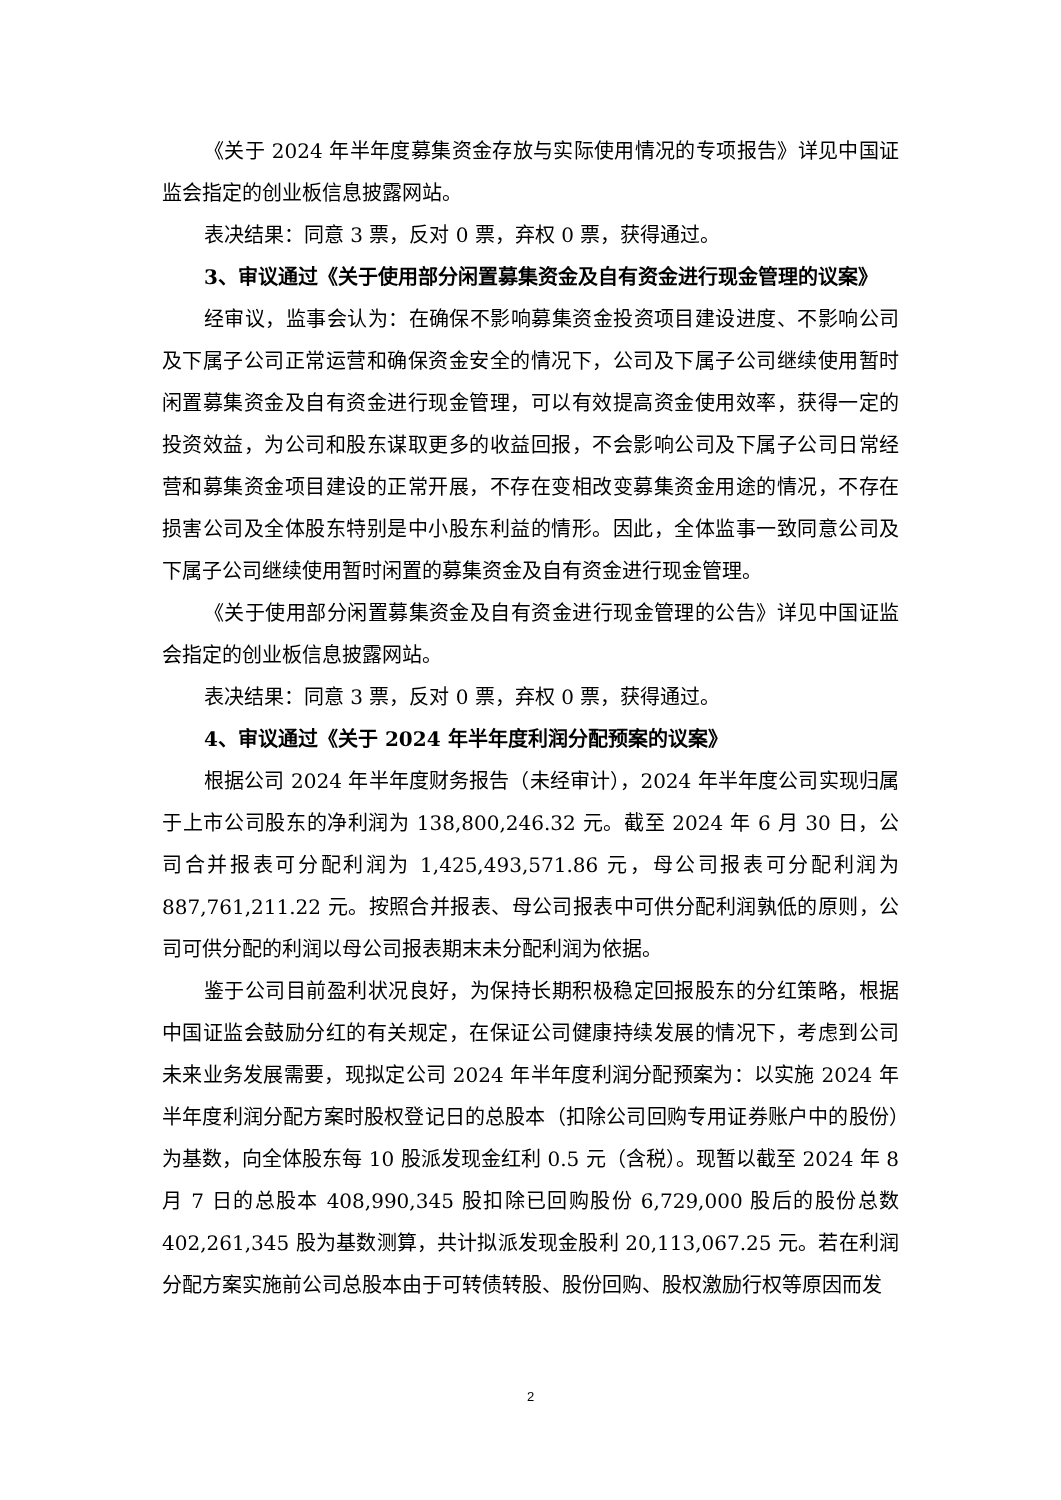《关于 2024 年半年度募集资金存放与实际使用情况的专项报告》详见中国证监会指定的创业板信息披露网站。
表决结果：同意 3 票，反对 0 票，弃权 0 票，获得通过。
3、审议通过《关于使用部分闲置募集资金及自有资金进行现金管理的议案》
经审议，监事会认为：在确保不影响募集资金投资项目建设进度、不影响公司及下属子公司正常运营和确保资金安全的情况下，公司及下属子公司继续使用暂时闲置募集资金及自有资金进行现金管理，可以有效提高资金使用效率，获得一定的投资效益，为公司和股东谋取更多的收益回报，不会影响公司及下属子公司日常经营和募集资金项目建设的正常开展，不存在变相改变募集资金用途的情况，不存在损害公司及全体股东特别是中小股东利益的情形。因此，全体监事一致同意公司及下属子公司继续使用暂时闲置的募集资金及自有资金进行现金管理。
《关于使用部分闲置募集资金及自有资金进行现金管理的公告》详见中国证监会指定的创业板信息披露网站。
表决结果：同意 3 票，反对 0 票，弃权 0 票，获得通过。
4、审议通过《关于 2024 年半年度利润分配预案的议案》
根据公司 2024 年半年度财务报告（未经审计），2024 年半年度公司实现归属于上市公司股东的净利润为 138,800,246.32 元。截至 2024 年 6 月 30 日，公司合并报表可分配利润为 1,425,493,571.86 元，母公司报表可分配利润为 887,761,211.22 元。按照合并报表、母公司报表中可供分配利润孰低的原则，公司可供分配的利润以母公司报表期末未分配利润为依据。
鉴于公司目前盈利状况良好，为保持长期积极稳定回报股东的分红策略，根据中国证监会鼓励分红的有关规定，在保证公司健康持续发展的情况下，考虑到公司未来业务发展需要，现拟定公司 2024 年半年度利润分配预案为：以实施 2024 年半年度利润分配方案时股权登记日的总股本（扣除公司回购专用证券账户中的股份）为基数，向全体股东每 10 股派发现金红利 0.5 元（含税）。现暂以截至 2024 年 8 月 7 日的总股本 408,990,345 股扣除已回购股份 6,729,000 股后的股份总数 402,261,345 股为基数测算，共计拟派发现金股利 20,113,067.25 元。若在利润分配方案实施前公司总股本由于可转债转股、股份回购、股权激励行权等原因而发
2